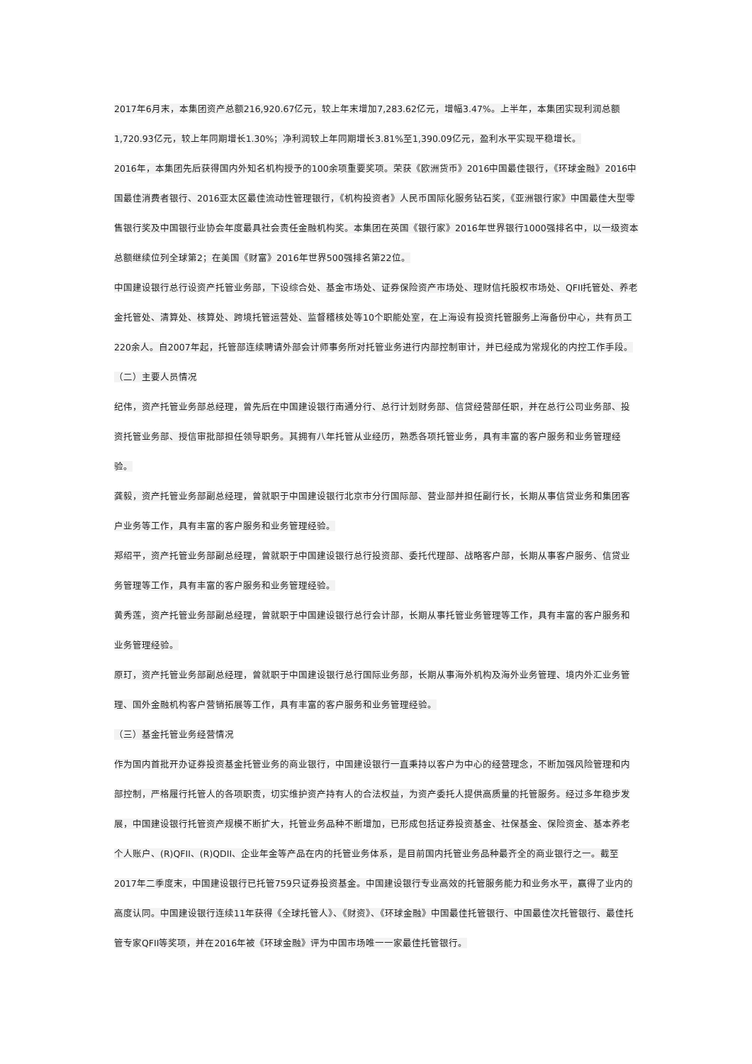2017年6月末，本集团资产总额216,920.67亿元，较上年末增加7,283.62亿元，增幅3.47%。上半年，本集团实现利润总额1,720.93亿元，较上年同期增长1.30%；净利润较上年同期增长3.81%至1,390.09亿元，盈利水平实现平稳增长。
2016年，本集团先后获得国内外知名机构授予的100余项重要奖项。荣获《欧洲货币》2016中国最佳银行，《环球金融》2016中国最佳消费者银行、2016亚太区最佳流动性管理银行，《机构投资者》人民币国际化服务钻石奖，《亚洲银行家》中国最佳大型零售银行奖及中国银行业协会年度最具社会责任金融机构奖。本集团在英国《银行家》2016年世界银行1000强排名中，以一级资本总额继续位列全球第2；在美国《财富》2016年世界500强排名第22位。
中国建设银行总行设资产托管业务部，下设综合处、基金市场处、证券保险资产市场处、理财信托股权市场处、QFII托管处、养老金托管处、清算处、核算处、跨境托管运营处、监督稽核处等10个职能处室，在上海设有投资托管服务上海备份中心，共有员工220余人。自2007年起，托管部连续聘请外部会计师事务所对托管业务进行内部控制审计，并已经成为常规化的内控工作手段。
（二）主要人员情况
纪伟，资产托管业务部总经理，曾先后在中国建设银行南通分行、总行计划财务部、信贷经营部任职，并在总行公司业务部、投资托管业务部、授信审批部担任领导职务。其拥有八年托管从业经历，熟悉各项托管业务，具有丰富的客户服务和业务管理经验。
龚毅，资产托管业务部副总经理，曾就职于中国建设银行北京市分行国际部、营业部并担任副行长，长期从事信贷业务和集团客户业务等工作，具有丰富的客户服务和业务管理经验。
郑绍平，资产托管业务部副总经理，曾就职于中国建设银行总行投资部、委托代理部、战略客户部，长期从事客户服务、信贷业务管理等工作，具有丰富的客户服务和业务管理经验。
黄秀莲，资产托管业务部副总经理，曾就职于中国建设银行总行会计部，长期从事托管业务管理等工作，具有丰富的客户服务和业务管理经验。
原玎，资产托管业务部副总经理，曾就职于中国建设银行总行国际业务部，长期从事海外机构及海外业务管理、境内外汇业务管理、国外金融机构客户营销拓展等工作，具有丰富的客户服务和业务管理经验。
（三）基金托管业务经营情况
作为国内首批开办证券投资基金托管业务的商业银行，中国建设银行一直秉持以客户为中心的经营理念，不断加强风险管理和内部控制，严格履行托管人的各项职责，切实维护资产持有人的合法权益，为资产委托人提供高质量的托管服务。经过多年稳步发展，中国建设银行托管资产规模不断扩大，托管业务品种不断增加，已形成包括证券投资基金、社保基金、保险资金、基本养老个人账户、(R)QFII、(R)QDII、企业年金等产品在内的托管业务体系，是目前国内托管业务品种最齐全的商业银行之一。截至2017年二季度末，中国建设银行已托管759只证券投资基金。中国建设银行专业高效的托管服务能力和业务水平，赢得了业内的高度认同。中国建设银行连续11年获得《全球托管人》、《财资》、《环球金融》中国最佳托管银行、中国最佳次托管银行、最佳托管专家QFII等奖项，并在2016年被《环球金融》评为中国市场唯一一家最佳托管银行。